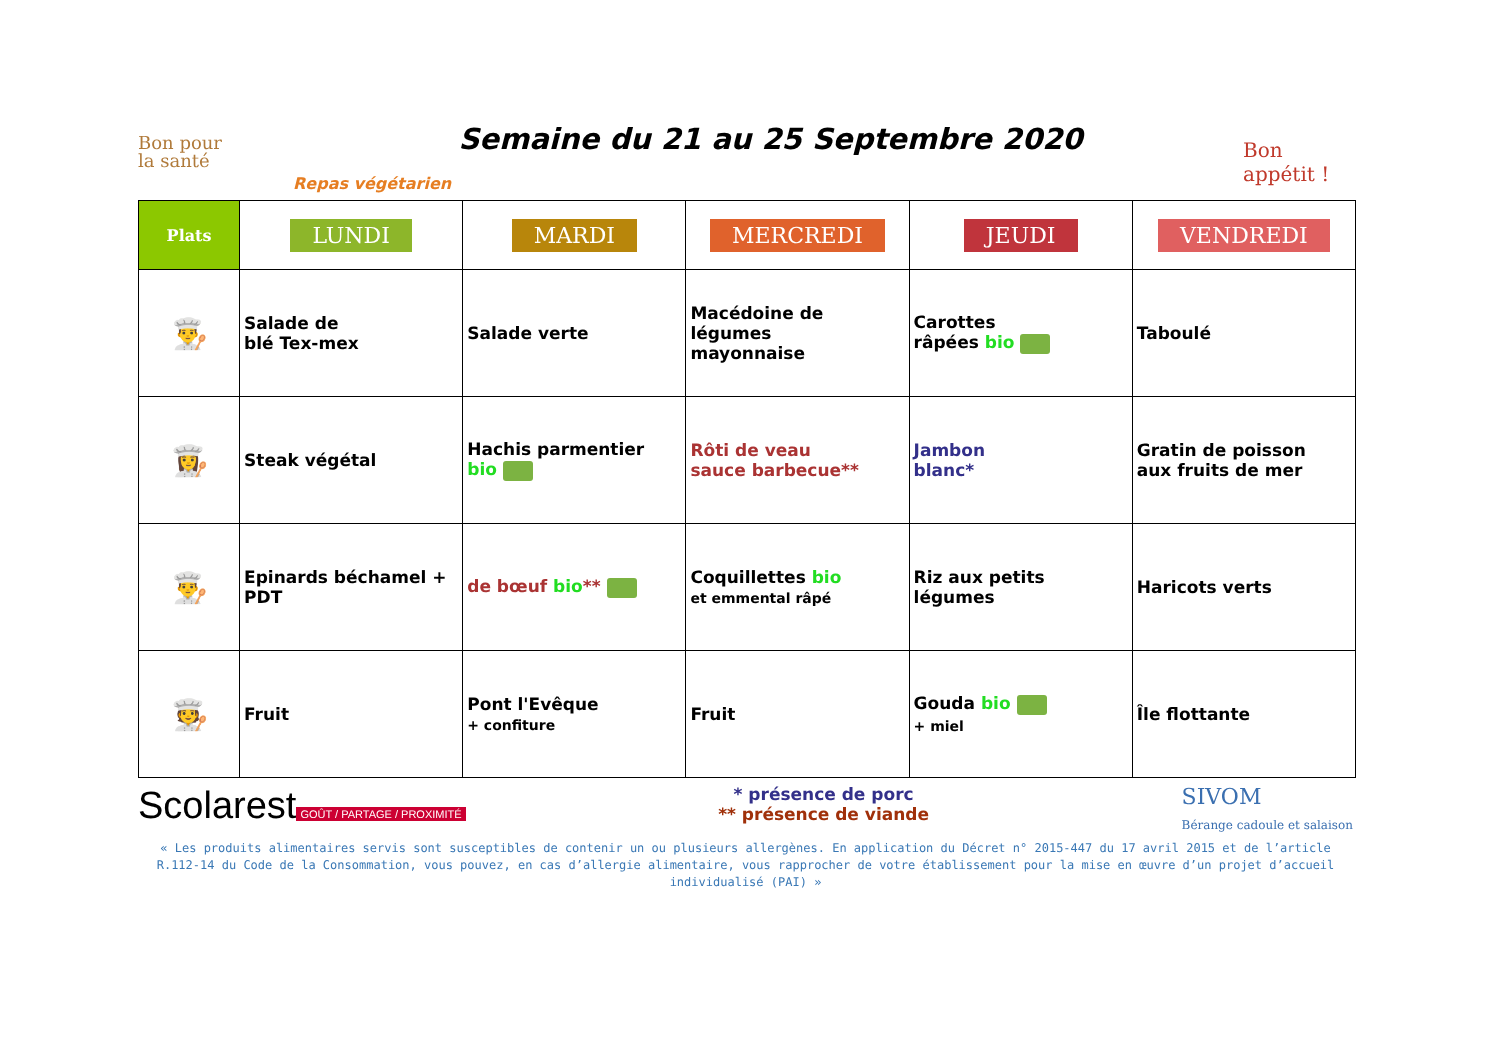Bon pour
la santé
Semaine du 21 au 25 Septembre 2020
Bon appétit !
Repas végétarien
| Plats | LUNDI | MARDI | MERCREDI | JEUDI | VENDREDI |
| --- | --- | --- | --- | --- | --- |
| 👨‍🍳 | Salade de blé Tex-mex | Salade verte | Macédoine de légumes mayonnaise | Carottes râpées bio | Taboulé |
| 👩‍🍳 | Steak végétal | Hachis parmentier bio | Rôti de veau sauce barbecue** | Jambon blanc* | Gratin de poisson aux fruits de mer |
| 👨‍🍳 | Epinards béchamel + PDT | de bœuf bio ** | Coquillettes bio et emmental râpé | Riz aux petits légumes | Haricots verts |
| 🧑‍🍳 | Fruit | Pont l'Evêque + confiture | Fruit | Gouda bio + miel | Île flottante |
Scolarest
GOÛT / PARTAGE / PROXIMITÉ
* présence de porc
** présence de viande
SIVOM
Bérange cadoule et salaison
« Les produits alimentaires servis sont susceptibles de contenir un ou plusieurs allergènes. En application du Décret n° 2015-447 du 17 avril 2015 et de l’article R.112-14 du Code de la Consommation, vous pouvez, en cas d’allergie alimentaire, vous rapprocher de votre établissement pour la mise en œuvre d’un projet d’accueil individualisé (PAI) »